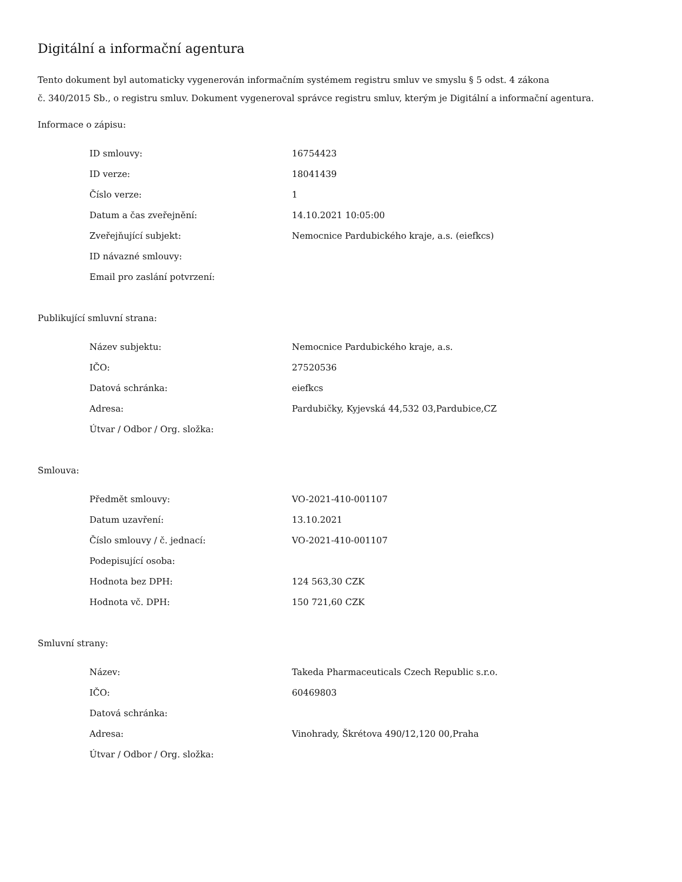Digitální a informační agentura
Tento dokument byl automaticky vygenerován informačním systémem registru smluv ve smyslu § 5 odst. 4 zákona
č. 340/2015 Sb., o registru smluv. Dokument vygeneroval správce registru smluv, kterým je Digitální a informační agentura.
Informace o zápisu:
| ID smlouvy: | 16754423 |
| ID verze: | 18041439 |
| Číslo verze: | 1 |
| Datum a čas zveřejnění: | 14.10.2021 10:05:00 |
| Zveřejňující subjekt: | Nemocnice Pardubického kraje, a.s. (eiefkcs) |
| ID návazné smlouvy: | |
| Email pro zaslání potvrzení: | |
Publikující smluvní strana:
| Název subjektu: | Nemocnice Pardubického kraje, a.s. |
| IČO: | 27520536 |
| Datová schránka: | eiefkcs |
| Adresa: | Pardubičky, Kyjevská 44,532 03,Pardubice,CZ |
| Útvar / Odbor / Org. složka: | |
Smlouva:
| Předmět smlouvy: | VO-2021-410-001107 |
| Datum uzavření: | 13.10.2021 |
| Číslo smlouvy / č. jednací: | VO-2021-410-001107 |
| Podepisující osoba: | |
| Hodnota bez DPH: | 124 563,30 CZK |
| Hodnota vč. DPH: | 150 721,60 CZK |
Smluvní strany:
| Název: | Takeda Pharmaceuticals Czech Republic s.r.o. |
| IČO: | 60469803 |
| Datová schránka: | |
| Adresa: | Vinohrady, Škrétova 490/12,120 00,Praha |
| Útvar / Odbor / Org. složka: | |